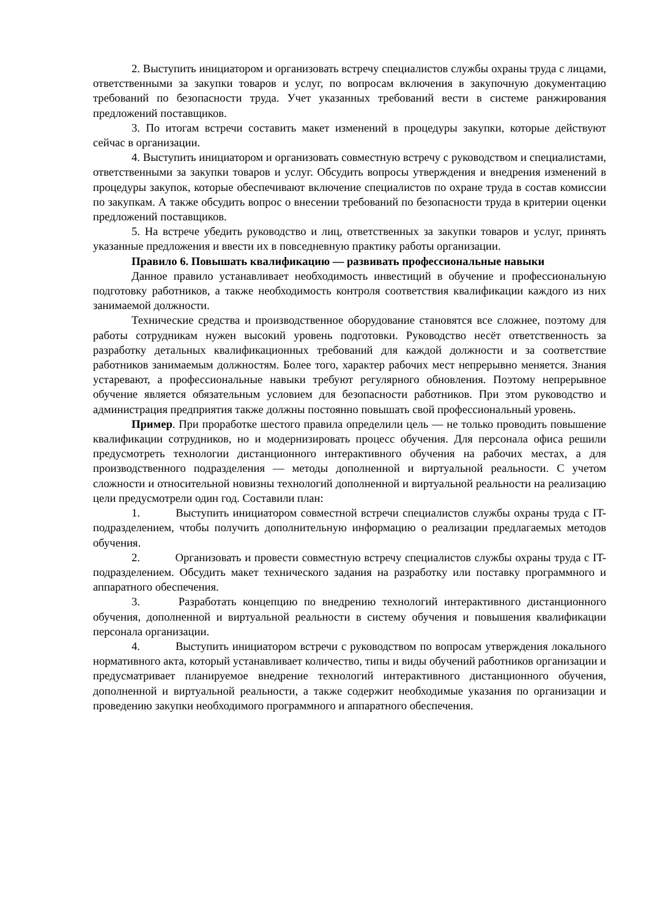2. Выступить инициатором и организовать встречу специалистов службы охраны труда с лицами, ответственными за закупки товаров и услуг, по вопросам включения в закупочную документацию требований по безопасности труда. Учет указанных требований вести в системе ранжирования предложений поставщиков.
3. По итогам встречи составить макет изменений в процедуры закупки, которые действуют сейчас в организации.
4. Выступить инициатором и организовать совместную встречу с руководством и специалистами, ответственными за закупки товаров и услуг. Обсудить вопросы утверждения и внедрения изменений в процедуры закупок, которые обеспечивают включение специалистов по охране труда в состав комиссии по закупкам. А также обсудить вопрос о внесении требований по безопасности труда в критерии оценки предложений поставщиков.
5. На встрече убедить руководство и лиц, ответственных за закупки товаров и услуг, принять указанные предложения и ввести их в повседневную практику работы организации.
Правило 6. Повышать квалификацию — развивать профессиональные навыки
Данное правило устанавливает необходимость инвестиций в обучение и профессиональную подготовку работников, а также необходимость контроля соответствия квалификации каждого из них занимаемой должности.
Технические средства и производственное оборудование становятся все сложнее, поэтому для работы сотрудникам нужен высокий уровень подготовки. Руководство несёт ответственность за разработку детальных квалификационных требований для каждой должности и за соответствие работников занимаемым должностям. Более того, характер рабочих мест непрерывно меняется. Знания устаревают, а профессиональные навыки требуют регулярного обновления. Поэтому непрерывное обучение является обязательным условием для безопасности работников. При этом руководство и администрация предприятия также должны постоянно повышать свой профессиональный уровень.
Пример. При проработке шестого правила определили цель — не только проводить повышение квалификации сотрудников, но и модернизировать процесс обучения. Для персонала офиса решили предусмотреть технологии дистанционного интерактивного обучения на рабочих местах, а для производственного подразделения — методы дополненной и виртуальной реальности. С учетом сложности и относительной новизны технологий дополненной и виртуальной реальности на реализацию цели предусмотрели один год. Составили план:
1. Выступить инициатором совместной встречи специалистов службы охраны труда с IT-подразделением, чтобы получить дополнительную информацию о реализации предлагаемых методов обучения.
2. Организовать и провести совместную встречу специалистов службы охраны труда с IT-подразделением. Обсудить макет технического задания на разработку или поставку программного и аппаратного обеспечения.
3. Разработать концепцию по внедрению технологий интерактивного дистанционного обучения, дополненной и виртуальной реальности в систему обучения и повышения квалификации персонала организации.
4. Выступить инициатором встречи с руководством по вопросам утверждения локального нормативного акта, который устанавливает количество, типы и виды обучений работников организации и предусматривает планируемое внедрение технологий интерактивного дистанционного обучения, дополненной и виртуальной реальности, а также содержит необходимые указания по организации и проведению закупки необходимого программного и аппаратного обеспечения.